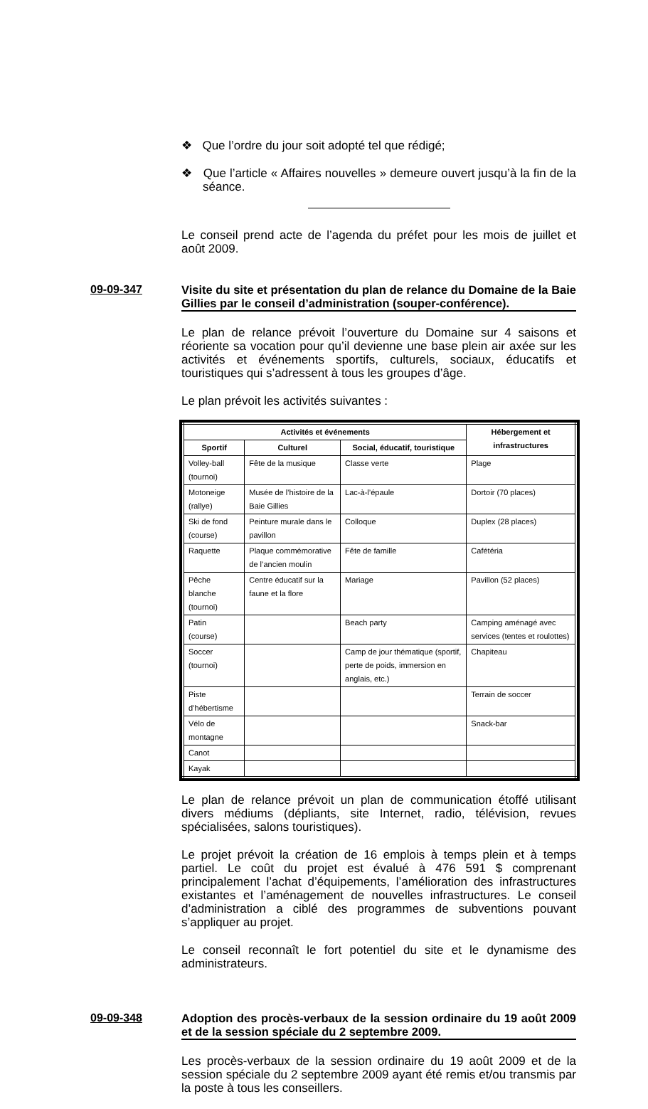❖ Que l’ordre du jour soit adopté tel que rédigé;
❖ Que l’article « Affaires nouvelles » demeure ouvert jusqu’à la fin de la séance.
Le conseil prend acte de l’agenda du préfet pour les mois de juillet et août 2009.
09-09-347
Visite du site et présentation du plan de relance du Domaine de la Baie Gillies par le conseil d’administration (souper-conférence).
Le plan de relance prévoit l’ouverture du Domaine sur 4 saisons et réoriente sa vocation pour qu’il devienne une base plein air axée sur les activités et événements sportifs, culturels, sociaux, éducatifs et touristiques qui s’adressent à tous les groupes d’âge.
Le plan prévoit les activités suivantes :
| Activités et événements | | | Hébergement et infrastructures |
| --- | --- | --- | --- |
| Sportif | Culturel | Social, éducatif, touristique | |
| Volley-ball (tournoi) | Fête de la musique | Classe verte | Plage |
| Motoneige (rallye) | Musée de l’histoire de la Baie Gillies | Lac-à-l’épaule | Dortoir (70 places) |
| Ski de fond (course) | Peinture murale dans le pavillon | Colloque | Duplex (28 places) |
| Raquette | Plaque commémorative de l’ancien moulin | Fête de famille | Cafétéria |
| Pêche blanche (tournoi) | Centre éducatif sur la faune et la flore | Mariage | Pavillon (52 places) |
| Patin (course) | | Beach party | Camping aménagé avec services (tentes et roulottes) |
| Soccer (tournoi) | | Camp de jour thématique (sportif, perte de poids, immersion en anglais, etc.) | Chapiteau |
| Piste d’hébertisme | | | Terrain de soccer |
| Vélo de montagne | | | Snack-bar |
| Canot | | | |
| Kayak | | | |
Le plan de relance prévoit un plan de communication étoffé utilisant divers médiums (dépliants, site Internet, radio, télévision, revues spécialisées, salons touristiques).
Le projet prévoit la création de 16 emplois à temps plein et à temps partiel. Le coût du projet est évalué à 476 591 $ comprenant principalement l’achat d’équipements, l’amélioration des infrastructures existantes et l’aménagement de nouvelles infrastructures. Le conseil d’administration a ciblé des programmes de subventions pouvant s’appliquer au projet.
Le conseil reconnaît le fort potentiel du site et le dynamisme des administrateurs.
09-09-348
Adoption des procès-verbaux de la session ordinaire du 19 août 2009 et de la session spéciale du 2 septembre 2009.
Les procès-verbaux de la session ordinaire du 19 août 2009 et de la session spéciale du 2 septembre 2009 ayant été remis et/ou transmis par la poste à tous les conseillers.